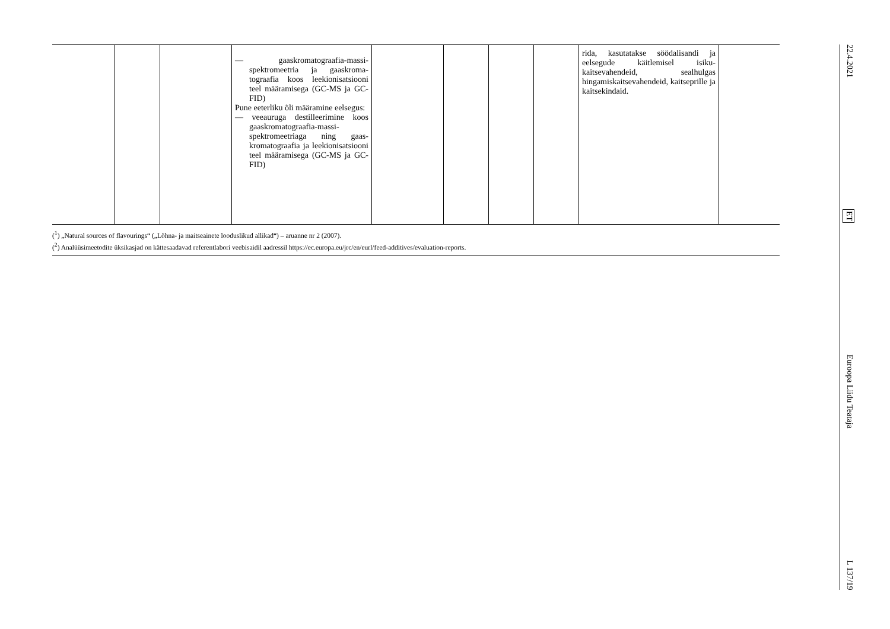| | | | — gaaskromatograafia-massi­spektromeetria ja gaaskroma­tograafia koos leekionisat­siooni teel määramisega (GC-MS ja GC-FID) Pune eeterliku õli määramine eelsegus: — veeauruga destilleerimine koos gaaskromatograafia-massi­spektromeetriaga ning gaas­kromatograafia ja leekionisat­siooni teel määramisega (GC-MS ja GC-FID) | | | | | rida, kasutatakse söödalisandi ja eelsegude käitlemisel isiku­kaitsevahendeid, sealhulgas hingamiskaitsevahendeid, kait­seprille ja kaitsekindaid. | |
(<sup>1</sup>) „Natural sources of flavourings“ („Lõhna- ja maitseainete looduslikud allikad“) – aruanne nr 2 (2007).
(<sup>2</sup>) Analüüsimeetodite üksikasjad on kättesaadavad referentlabori veebisaidil aadressil https://ec.europa.eu/jrc/en/eurl/feed-additives/evaluation-reports.
22.4.2021 ET Euroopa Liidu Teataja L 137/19